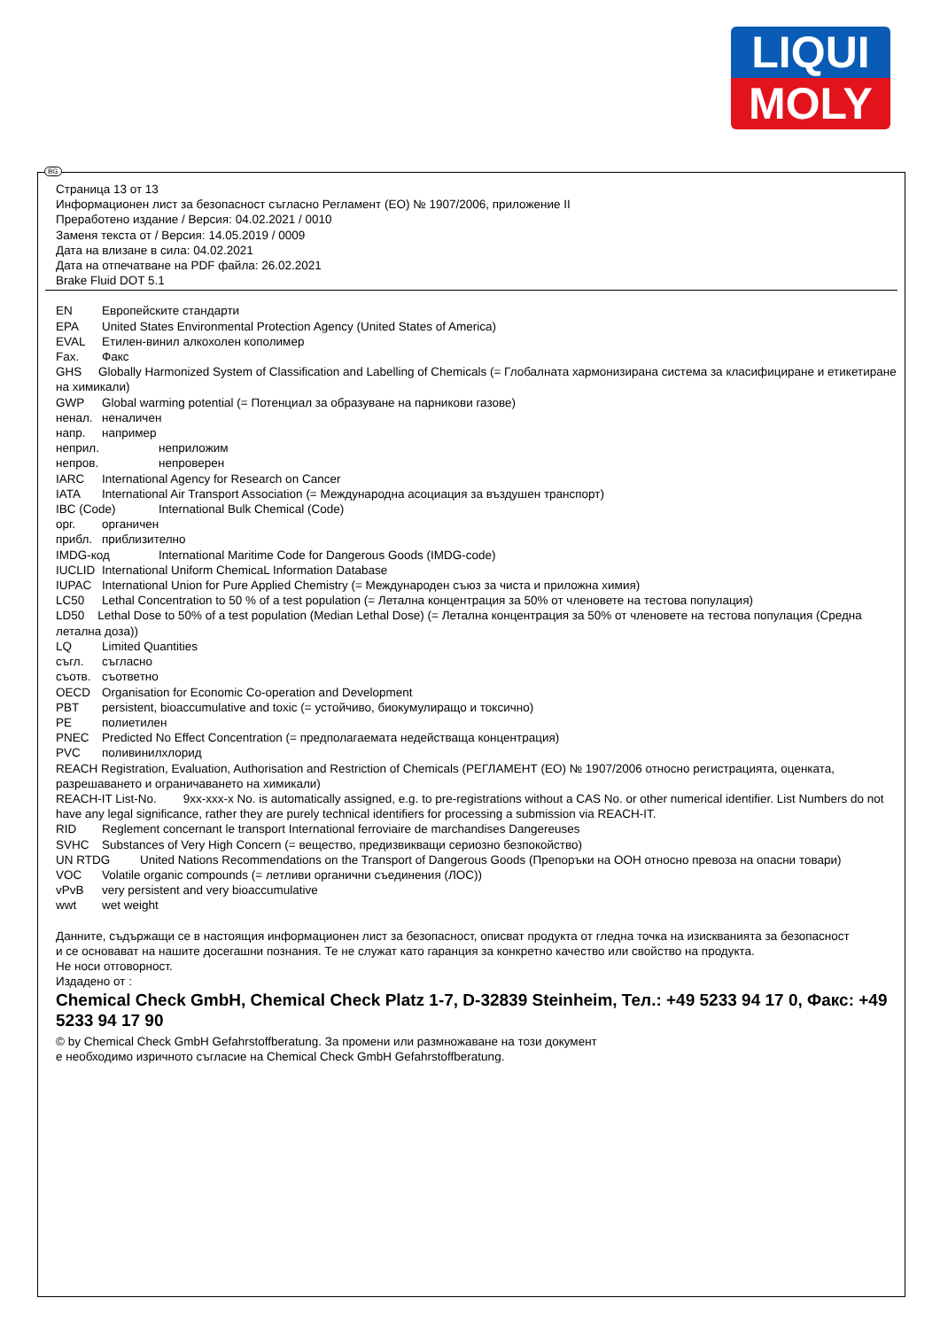LIQUI
MOLY
Страница 13 от 13
Информационен лист за безопасност съгласно Регламент (ЕО) № 1907/2006, приложение II
Преработено издание / Версия: 04.02.2021 / 0010
Заменя текста от / Версия: 14.05.2019 / 0009
Дата на влизане в сила: 04.02.2021
Дата на отпечатване на PDF файла: 26.02.2021
Brake Fluid DOT 5.1
EN Европейските стандарти
EPA United States Environmental Protection Agency (United States of America)
EVAL Етилен-винил алкохолен кополимер
Fax. Факс
GHS Globally Harmonized System of Classification and Labelling of Chemicals (= Глобалната хармонизирана система за класифициране и етикетиране на химикали)
GWP Global warming potential (= Потенциал за образуване на парникови газове)
ненал. неналичен
напр. например
неприл. неприложим
непров. непроверен
IARC International Agency for Research on Cancer
IATA International Air Transport Association (= Международна асоциация за въздушен транспорт)
IBC (Code) International Bulk Chemical (Code)
орг. органичен
прибл. приблизително
IMDG-код International Maritime Code for Dangerous Goods (IMDG-code)
IUCLID International Uniform ChemicaL Information Database
IUPAC International Union for Pure Applied Chemistry (= Международен съюз за чиста и приложна химия)
LC50 Lethal Concentration to 50 % of a test population (= Летална концентрация за 50% от членовете на тестова популация)
LD50 Lethal Dose to 50% of a test population (Median Lethal Dose) (= Летална концентрация за 50% от членовете на тестова популация (Средна летална доза))
LQ Limited Quantities
съгл. съгласно
съотв. съответно
OECD Organisation for Economic Co-operation and Development
PBT persistent, bioaccumulative and toxic (= устойчиво, биокумулиращо и токсично)
PE полиетилен
PNEC Predicted No Effect Concentration (= предполагаемата недействаща концентрация)
PVC поливинилхлорид
REACH Registration, Evaluation, Authorisation and Restriction of Chemicals (РЕГЛАМЕНТ (ЕО) № 1907/2006 относно регистрацията, оценката, разрешаването и ограничаването на химикали)
REACH-IT List-No. 9xx-xxx-x No. is automatically assigned, e.g. to pre-registrations without a CAS No. or other numerical identifier. List Numbers do not have any legal significance, rather they are purely technical identifiers for processing a submission via REACH-IT.
RID Reglement concernant le transport International ferroviaire de marchandises Dangereuses
SVHC Substances of Very High Concern (= вещество, предизвикващи сериозно безпокойство)
UN RTDG United Nations Recommendations on the Transport of Dangerous Goods (Препоръки на ООН относно превоза на опасни товари)
VOC Volatile organic compounds (= летливи органични съединения (ЛОС))
vPvB very persistent and very bioaccumulative
wwt wet weight
Данните, съдържащи се в настоящия информационен лист за безопасност, описват продукта от гледна точка на изискванията за безопасност
и се основават на нашите досегашни познания. Те не служат като гаранция за конкретно качество или свойство на продукта.
Не носи отговорност.
Издадено от :
Chemical Check GmbH, Chemical Check Platz 1-7, D-32839 Steinheim, Тел.: +49 5233 94 17 0, Факс: +49 5233 94 17 90
© by Chemical Check GmbH Gefahrstoffberatung. За промени или размножаване на този документ
е необходимо изричното съгласие на Chemical Check GmbH Gefahrstoffberatung.
BG